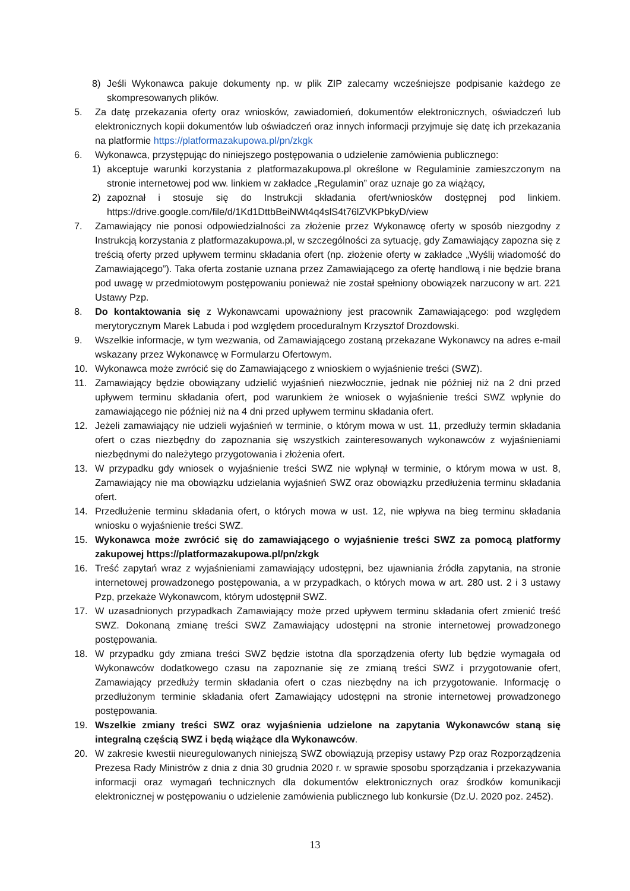8) Jeśli Wykonawca pakuje dokumenty np. w plik ZIP zalecamy wcześniejsze podpisanie każdego ze skompresowanych plików.
5. Za datę przekazania oferty oraz wniosków, zawiadomień, dokumentów elektronicznych, oświadczeń lub elektronicznych kopii dokumentów lub oświadczeń oraz innych informacji przyjmuje się datę ich przekazania na platformie https://platformazakupowa.pl/pn/zkgk
6. Wykonawca, przystępując do niniejszego postępowania o udzielenie zamówienia publicznego:
1) akceptuje warunki korzystania z platformazakupowa.pl określone w Regulaminie zamieszczonym na stronie internetowej pod ww. linkiem w zakładce „Regulamin” oraz uznaje go za wiążący,
2) zapoznał i stosuje się do Instrukcji składania ofert/wniosków dostępnej pod linkiem. https://drive.google.com/file/d/1Kd1DttbBeiNWt4q4slS4t76lZVKPbkyD/view
7. Zamawiający nie ponosi odpowiedzialności za złożenie przez Wykonawcę oferty w sposób niezgodny z Instrukcją korzystania z platformazakupowa.pl, w szczególności za sytuację, gdy Zamawiający zapozna się z treścią oferty przed upływem terminu składania ofert (np. złożenie oferty w zakładce „Wyślij wiadomość do Zamawiającego”). Taka oferta zostanie uznana przez Zamawiającego za ofertę handlową i nie będzie brana pod uwagę w przedmiotowym postępowaniu ponieważ nie został spełniony obowiązek narzucony w art. 221 Ustawy Pzp.
8. Do kontaktowania się z Wykonawcami upoważniony jest pracownik Zamawiającego: pod względem merytorycznym Marek Labuda i pod względem proceduralnym Krzysztof Drozdowski.
9. Wszelkie informacje, w tym wezwania, od Zamawiającego zostaną przekazane Wykonawcy na adres e-mail wskazany przez Wykonawcę w Formularzu Ofertowym.
10. Wykonawca może zwrócić się do Zamawiającego z wnioskiem o wyjaśnienie treści (SWZ).
11. Zamawiający będzie obowiązany udzielić wyjaśnień niezwłocznie, jednak nie później niż na 2 dni przed upływem terminu składania ofert, pod warunkiem że wniosek o wyjaśnienie treści SWZ wpłynie do zamawiającego nie później niż na 4 dni przed upływem terminu składania ofert.
12. Jeżeli zamawiający nie udzieli wyjaśnień w terminie, o którym mowa w ust. 11, przedłuży termin składania ofert o czas niezbędny do zapoznania się wszystkich zainteresowanych wykonawców z wyjaśnieniami niezbędnymi do należytego przygotowania i złożenia ofert.
13. W przypadku gdy wniosek o wyjaśnienie treści SWZ nie wpłynął w terminie, o którym mowa w ust. 8, Zamawiający nie ma obowiązku udzielania wyjaśnień SWZ oraz obowiązku przedłużenia terminu składania ofert.
14. Przedłużenie terminu składania ofert, o których mowa w ust. 12, nie wpływa na bieg terminu składania wniosku o wyjaśnienie treści SWZ.
15. Wykonawca może zwrócić się do zamawiającego o wyjaśnienie treści SWZ za pomocą platformy zakupowej https://platformazakupowa.pl/pn/zkgk
16. Treść zapytań wraz z wyjaśnieniami zamawiający udostępni, bez ujawniania źródła zapytania, na stronie internetowej prowadzonego postępowania, a w przypadkach, o których mowa w art. 280 ust. 2 i 3 ustawy Pzp, przekaże Wykonawcom, którym udostępnił SWZ.
17. W uzasadnionych przypadkach Zamawiający może przed upływem terminu składania ofert zmienić treść SWZ. Dokonaną zmianę treści SWZ Zamawiający udostępni na stronie internetowej prowadzonego postępowania.
18. W przypadku gdy zmiana treści SWZ będzie istotna dla sporządzenia oferty lub będzie wymagała od Wykonawców dodatkowego czasu na zapoznanie się ze zmianą treści SWZ i przygotowanie ofert, Zamawiający przedłuży termin składania ofert o czas niezbędny na ich przygotowanie. Informację o przedłużonym terminie składania ofert Zamawiający udostępni na stronie internetowej prowadzonego postępowania.
19. Wszelkie zmiany treści SWZ oraz wyjaśnienia udzielone na zapytania Wykonawców staną się integralną częścią SWZ i będą wiążące dla Wykonawców.
20. W zakresie kwestii nieuregulowanych niniejszą SWZ obowiązują przepisy ustawy Pzp oraz Rozporządzenia Prezesa Rady Ministrów z dnia z dnia 30 grudnia 2020 r. w sprawie sposobu sporządzania i przekazywania informacji oraz wymagań technicznych dla dokumentów elektronicznych oraz środków komunikacji elektronicznej w postępowaniu o udzielenie zamówienia publicznego lub konkursie (Dz.U. 2020 poz. 2452).
13